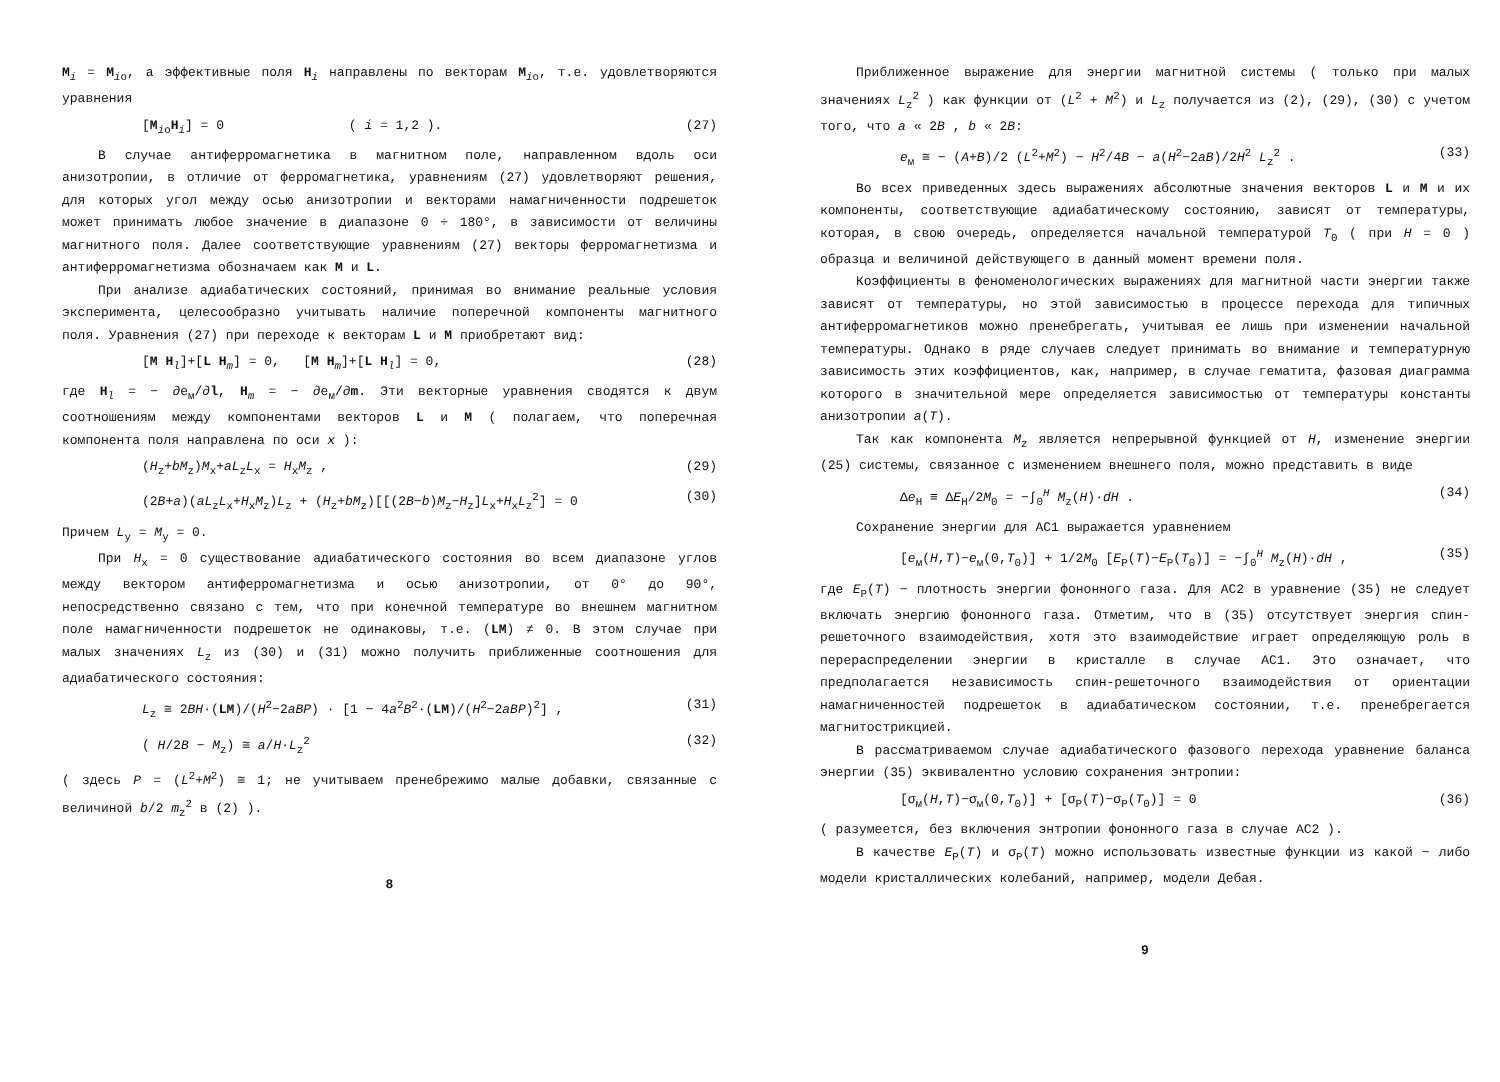M<sub>i</sub> = M<sub>io</sub>, а эффективные поля H<sub>i</sub> направлены по векторам M<sub>io</sub>, т.е. удовлетворяются уравнения
[M<sub>io</sub>H<sub>i</sub>] = 0 ( i = 1,2 ). (27)
В случае антиферромагнетика в магнитном поле, направленном вдоль оси анизотропии, в отличие от ферромагнетика, уравнениям (27) удовлетворяют решения, для которых угол между осью анизотропии и векторами намагниченности подрешеток может принимать любое значение в диапазоне 0 ÷ 180°, в зависимости от величины магнитного поля. Далее соответствующие уравнениям (27) векторы ферромагнетизма и антиферромагнетизма обозначаем как M и L.
При анализе адиабатических состояний, принимая во внимание реальные условия эксперимента, целесообразно учитывать наличие поперечной компоненты магнитного поля. Уравнения (27) при переходе к векторам L и M приобретают вид:
[M H<sub>l</sub>]+[L H<sub>m</sub>] = 0, [M H<sub>m</sub>]+[L H<sub>l</sub>] = 0, (28)
где H<sub>l</sub> = − ∂e<sub>м</sub>/∂l, H<sub>m</sub> = − ∂e<sub>м</sub>/∂m. Эти векторные уравнения сводятся к двум соотношениям между компонентами векторов L и M ( полагаем, что поперечная компонента поля направлена по оси x ):
(H<sub>z</sub>+bM<sub>z</sub>)M<sub>x</sub>+aL<sub>z</sub>L<sub>x</sub> = H<sub>x</sub>M<sub>z</sub> , (29)
(2B+a)(aL<sub>z</sub>L<sub>x</sub>+H<sub>x</sub>M<sub>z</sub>)L<sub>z</sub> + (H<sub>z</sub>+bM<sub>z</sub>)[[(2B−b)M<sub>z</sub>−H<sub>z</sub>]L<sub>x</sub>+H<sub>x</sub>L<sub>z</sub><sup>2</sup>] = 0 (30)
Причем L<sub>y</sub> = M<sub>y</sub> = 0.
При H<sub>x</sub> = 0 существование адиабатического состояния во всем диапазоне углов между вектором антиферромагнетизма и осью анизотропии, от 0° до 90°, непосредственно связано с тем, что при конечной температуре во внешнем магнитном поле намагниченности подрешеток не одинаковы, т.е. (LM) ≠ 0. В этом случае при малых значениях L<sub>z</sub> из (30) и (31) можно получить приближенные соотношения для адиабатического состояния:
L<sub>z</sub> ≅ 2BH·(LM)/(H<sup>2</sup>−2aBP) · [1 − 4a<sup>2</sup>B<sup>2</sup>·(LM)/(H<sup>2</sup>−2aBP)<sup>2</sup>] , (31)
( H/2B − M<sub>z</sub>) ≅ a/H·L<sub>z</sub><sup>2</sup> (32)
( здесь P = (L<sup>2</sup>+M<sup>2</sup>) ≅ 1; не учитываем пренебрежимо малые добавки, связанные с величиной b/2 m<sub>z</sub><sup>2</sup> в (2) ).
8
Приближенное выражение для энергии магнитной системы ( только при малых значениях L<sub>z</sub><sup>2</sup> ) как функции от (L<sup>2</sup> + M<sup>2</sup>) и L<sub>z</sub> получается из (2), (29), (30) с учетом того, что a « 2B , b « 2B:
e<sub>м</sub> ≅ − (A+B)/2 (L<sup>2</sup>+M<sup>2</sup>) − H<sup>2</sup>/4B − a(H<sup>2</sup>−2aB)/2H<sup>2</sup> L<sub>z</sub><sup>2</sup> . (33)
Во всех приведенных здесь выражениях абсолютные значения векторов L и M и их компоненты, соответствующие адиабатическому состоянию, зависят от температуры, которая, в свою очередь, определяется начальной температурой T<sub>0</sub> ( при H = 0 ) образца и величиной действующего в данный момент времени поля.
Коэффициенты в феноменологических выражениях для магнитной части энергии также зависят от температуры, но этой зависимостью в процессе перехода для типичных антиферромагнетиков можно пренебрегать, учитывая ее лишь при изменении начальной температуры. Однако в ряде случаев следует принимать во внимание и температурную зависимость этих коэффициентов, как, например, в случае гематита, фазовая диаграмма которого в значительной мере определяется зависимостью от температуры константы анизотропии a(T).
Так как компонента M<sub>z</sub> является непрерывной функцией от H, изменение энергии (25) системы, связанное с изменением внешнего поля, можно представить в виде
Δe<sub>H</sub> ≡ ΔE<sub>H</sub>/2M<sub>0</sub> = −∫<sub>0</sub><sup>H</sup> M<sub>z</sub>(H)·dH . (34)
Сохранение энергии для АС1 выражается уравнением
[e<sub>м</sub>(H,T)−e<sub>м</sub>(0,T<sub>0</sub>)] + 1/2M<sub>0</sub> [E<sub>P</sub>(T)−E<sub>P</sub>(T<sub>0</sub>)] = −∫<sub>0</sub><sup>H</sup> M<sub>z</sub>(H)·dH , (35)
где E<sub>P</sub>(T) − плотность энергии фононного газа. Для АС2 в уравнение (35) не следует включать энергию фононного газа. Отметим, что в (35) отсутствует энергия спин-решеточного взаимодействия, хотя это взаимодействие играет определяющую роль в перераспределении энергии в кристалле в случае АС1. Это означает, что предполагается независимость спин-решеточного взаимодействия от ориентации намагниченностей подрешеток в адиабатическом состоянии, т.е. пренебрегается магнитострикцией.
В рассматриваемом случае адиабатического фазового перехода уравнение баланса энергии (35) эквивалентно условию сохранения энтропии:
[σ<sub>м</sub>(H,T)−σ<sub>м</sub>(0,T<sub>0</sub>)] + [σ<sub>P</sub>(T)−σ<sub>P</sub>(T<sub>0</sub>)] = 0 (36)
( разумеется, без включения энтропии фононного газа в случае АС2 ).
В качестве E<sub>P</sub>(T) и σ<sub>P</sub>(T) можно использовать известные функции из какой − либо модели кристаллических колебаний, например, модели Дебая.
9